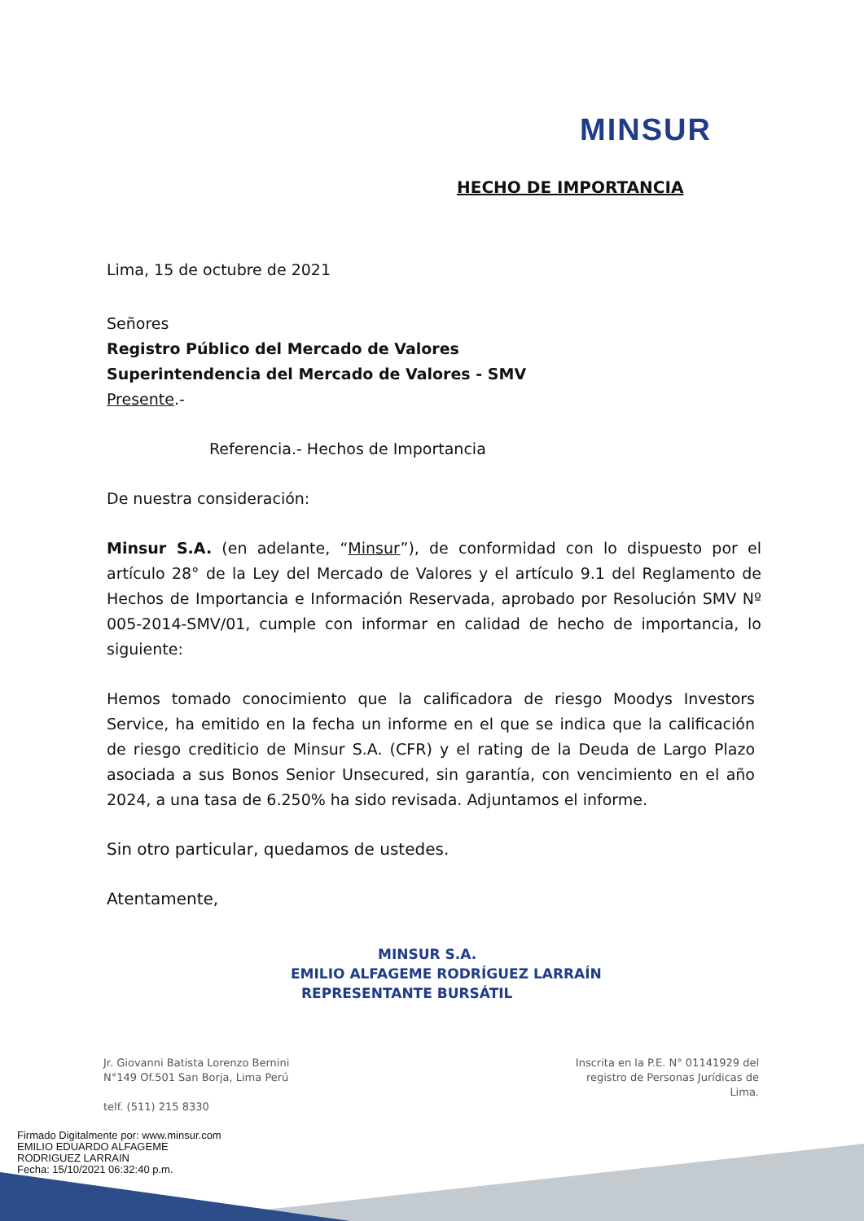MINSUR
HECHO DE IMPORTANCIA
Lima, 15 de octubre de 2021
Señores
Registro Público del Mercado de Valores
Superintendencia del Mercado de Valores - SMV
Presente.-
Referencia.- Hechos de Importancia
De nuestra consideración:
Minsur S.A. (en adelante, “Minsur”), de conformidad con lo dispuesto por el artículo 28° de la Ley del Mercado de Valores y el artículo 9.1 del Reglamento de Hechos de Importancia e Información Reservada, aprobado por Resolución SMV Nº 005-2014-SMV/01, cumple con informar en calidad de hecho de importancia, lo siguiente:
Hemos tomado conocimiento que la calificadora de riesgo Moodys Investors Service, ha emitido en la fecha un informe en el que se indica que la calificación de riesgo crediticio de Minsur S.A. (CFR) y el rating de la Deuda de Largo Plazo asociada a sus Bonos Senior Unsecured, sin garantía, con vencimiento en el año 2024, a una tasa de 6.250% ha sido revisada. Adjuntamos el informe.
Sin otro particular, quedamos de ustedes.
Atentamente,
MINSUR S.A.
EMILIO ALFAGEME RODRÍGUEZ LARRAÍN
REPRESENTANTE BURSÁTIL
Jr. Giovanni Batista Lorenzo Bernini
N°149 Of.501 San Borja, Lima Perú
telf. (511) 215 8330
Inscrita en la P.E. N° 01141929 del
registro de Personas Jurídicas de Lima.
Firmado Digitalmente por: www.minsur.com
EMILIO EDUARDO ALFAGEME
RODRIGUEZ LARRAIN
Fecha: 15/10/2021 06:32:40 p.m.